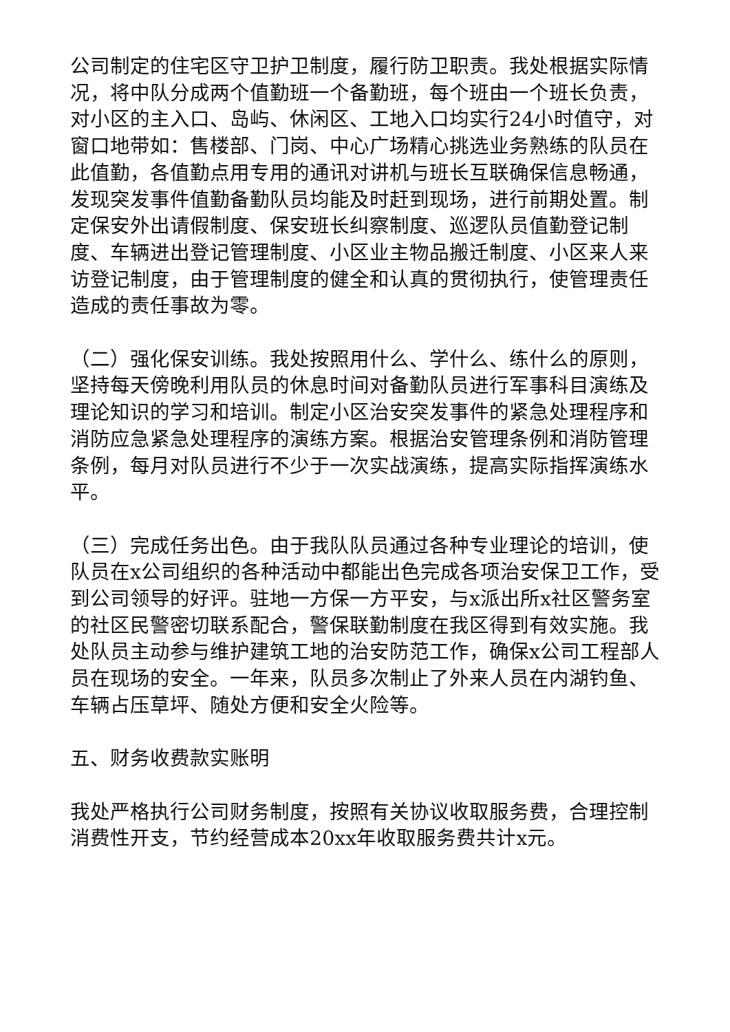公司制定的住宅区守卫护卫制度，履行防卫职责。我处根据实际情况，将中队分成两个值勤班一个备勤班，每个班由一个班长负责，对小区的主入口、岛屿、休闲区、工地入口均实行24小时值守，对窗口地带如：售楼部、门岗、中心广场精心挑选业务熟练的队员在此值勤，各值勤点用专用的通讯对讲机与班长互联确保信息畅通，发现突发事件值勤备勤队员均能及时赶到现场，进行前期处置。制定保安外出请假制度、保安班长纠察制度、巡逻队员值勤登记制度、车辆进出登记管理制度、小区业主物品搬迁制度、小区来人来访登记制度，由于管理制度的健全和认真的贯彻执行，使管理责任造成的责任事故为零。
（二）强化保安训练。我处按照用什么、学什么、练什么的原则，坚持每天傍晚利用队员的休息时间对备勤队员进行军事科目演练及理论知识的学习和培训。制定小区治安突发事件的紧急处理程序和消防应急紧急处理程序的演练方案。根据治安管理条例和消防管理条例，每月对队员进行不少于一次实战演练，提高实际指挥演练水平。
（三）完成任务出色。由于我队队员通过各种专业理论的培训，使队员在x公司组织的各种活动中都能出色完成各项治安保卫工作，受到公司领导的好评。驻地一方保一方平安，与x派出所x社区警务室的社区民警密切联系配合，警保联勤制度在我区得到有效实施。我处队员主动参与维护建筑工地的治安防范工作，确保x公司工程部人员在现场的安全。一年来，队员多次制止了外来人员在内湖钓鱼、车辆占压草坪、随处方便和安全火险等。
五、财务收费款实账明
我处严格执行公司财务制度，按照有关协议收取服务费，合理控制消费性开支，节约经营成本20xx年收取服务费共计x元。